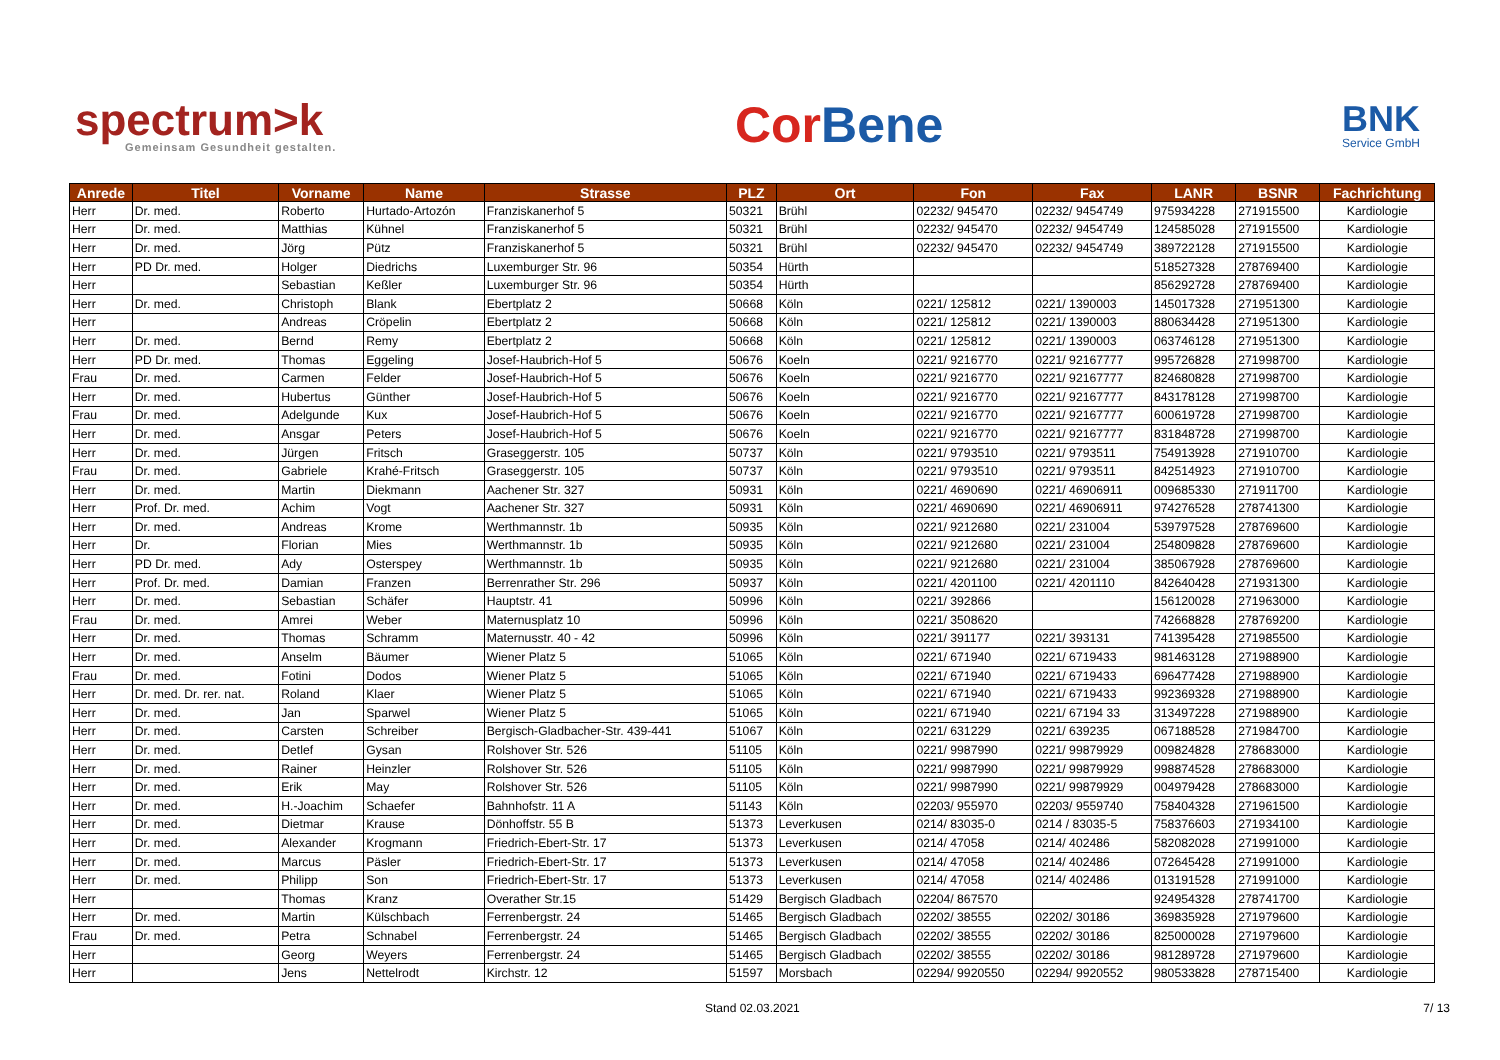spectrum>k
Gemeinsam Gesundheit gestalten.
CorBene
BNK
Service GmbH
| Anrede | Titel | Vorname | Name | Strasse | PLZ | Ort | Fon | Fax | LANR | BSNR | Fachrichtung |
| --- | --- | --- | --- | --- | --- | --- | --- | --- | --- | --- | --- |
| Herr | Dr. med. | Roberto | Hurtado-Artozón | Franziskanerhof 5 | 50321 | Brühl | 02232/ 945470 | 02232/ 9454749 | 975934228 | 271915500 | Kardiologie |
| Herr | Dr. med. | Matthias | Kühnel | Franziskanerhof 5 | 50321 | Brühl | 02232/ 945470 | 02232/ 9454749 | 124585028 | 271915500 | Kardiologie |
| Herr | Dr. med. | Jörg | Pütz | Franziskanerhof 5 | 50321 | Brühl | 02232/ 945470 | 02232/ 9454749 | 389722128 | 271915500 | Kardiologie |
| Herr | PD Dr. med. | Holger | Diedrichs | Luxemburger Str. 96 | 50354 | Hürth | | | 518527328 | 278769400 | Kardiologie |
| Herr | | Sebastian | Keßler | Luxemburger Str. 96 | 50354 | Hürth | | | 856292728 | 278769400 | Kardiologie |
| Herr | Dr. med. | Christoph | Blank | Ebertplatz 2 | 50668 | Köln | 0221/ 125812 | 0221/ 1390003 | 145017328 | 271951300 | Kardiologie |
| Herr | | Andreas | Cröpelin | Ebertplatz 2 | 50668 | Köln | 0221/ 125812 | 0221/ 1390003 | 880634428 | 271951300 | Kardiologie |
| Herr | Dr. med. | Bernd | Remy | Ebertplatz 2 | 50668 | Köln | 0221/ 125812 | 0221/ 1390003 | 063746128 | 271951300 | Kardiologie |
| Herr | PD Dr. med. | Thomas | Eggeling | Josef-Haubrich-Hof 5 | 50676 | Koeln | 0221/ 9216770 | 0221/ 92167777 | 995726828 | 271998700 | Kardiologie |
| Frau | Dr. med. | Carmen | Felder | Josef-Haubrich-Hof 5 | 50676 | Koeln | 0221/ 9216770 | 0221/ 92167777 | 824680828 | 271998700 | Kardiologie |
| Herr | Dr. med. | Hubertus | Günther | Josef-Haubrich-Hof 5 | 50676 | Koeln | 0221/ 9216770 | 0221/ 92167777 | 843178128 | 271998700 | Kardiologie |
| Frau | Dr. med. | Adelgunde | Kux | Josef-Haubrich-Hof 5 | 50676 | Koeln | 0221/ 9216770 | 0221/ 92167777 | 600619728 | 271998700 | Kardiologie |
| Herr | Dr. med. | Ansgar | Peters | Josef-Haubrich-Hof 5 | 50676 | Koeln | 0221/ 9216770 | 0221/ 92167777 | 831848728 | 271998700 | Kardiologie |
| Herr | Dr. med. | Jürgen | Fritsch | Graseggerstr. 105 | 50737 | Köln | 0221/ 9793510 | 0221/ 9793511 | 754913928 | 271910700 | Kardiologie |
| Frau | Dr. med. | Gabriele | Krahé-Fritsch | Graseggerstr. 105 | 50737 | Köln | 0221/ 9793510 | 0221/ 9793511 | 842514923 | 271910700 | Kardiologie |
| Herr | Dr. med. | Martin | Diekmann | Aachener Str. 327 | 50931 | Köln | 0221/ 4690690 | 0221/ 46906911 | 009685330 | 271911700 | Kardiologie |
| Herr | Prof. Dr. med. | Achim | Vogt | Aachener Str. 327 | 50931 | Köln | 0221/ 4690690 | 0221/ 46906911 | 974276528 | 278741300 | Kardiologie |
| Herr | Dr. med. | Andreas | Krome | Werthmannstr. 1b | 50935 | Köln | 0221/ 9212680 | 0221/ 231004 | 539797528 | 278769600 | Kardiologie |
| Herr | Dr. | Florian | Mies | Werthmannstr. 1b | 50935 | Köln | 0221/ 9212680 | 0221/ 231004 | 254809828 | 278769600 | Kardiologie |
| Herr | PD Dr. med. | Ady | Osterspey | Werthmannstr. 1b | 50935 | Köln | 0221/ 9212680 | 0221/ 231004 | 385067928 | 278769600 | Kardiologie |
| Herr | Prof. Dr. med. | Damian | Franzen | Berrenrather Str. 296 | 50937 | Köln | 0221/ 4201100 | 0221/ 4201110 | 842640428 | 271931300 | Kardiologie |
| Herr | Dr. med. | Sebastian | Schäfer | Hauptstr. 41 | 50996 | Köln | 0221/ 392866 | | 156120028 | 271963000 | Kardiologie |
| Frau | Dr. med. | Amrei | Weber | Maternusplatz 10 | 50996 | Köln | 0221/ 3508620 | | 742668828 | 278769200 | Kardiologie |
| Herr | Dr. med. | Thomas | Schramm | Maternusstr. 40 - 42 | 50996 | Köln | 0221/ 391177 | 0221/ 393131 | 741395428 | 271985500 | Kardiologie |
| Herr | Dr. med. | Anselm | Bäumer | Wiener Platz 5 | 51065 | Köln | 0221/ 671940 | 0221/ 6719433 | 981463128 | 271988900 | Kardiologie |
| Frau | Dr. med. | Fotini | Dodos | Wiener Platz 5 | 51065 | Köln | 0221/ 671940 | 0221/ 6719433 | 696477428 | 271988900 | Kardiologie |
| Herr | Dr. med. Dr. rer. nat. | Roland | Klaer | Wiener Platz 5 | 51065 | Köln | 0221/ 671940 | 0221/ 6719433 | 992369328 | 271988900 | Kardiologie |
| Herr | Dr. med. | Jan | Sparwel | Wiener Platz 5 | 51065 | Köln | 0221/ 671940 | 0221/ 67194 33 | 313497228 | 271988900 | Kardiologie |
| Herr | Dr. med. | Carsten | Schreiber | Bergisch-Gladbacher-Str. 439-441 | 51067 | Köln | 0221/ 631229 | 0221/ 639235 | 067188528 | 271984700 | Kardiologie |
| Herr | Dr. med. | Detlef | Gysan | Rolshover Str. 526 | 51105 | Köln | 0221/ 9987990 | 0221/ 99879929 | 009824828 | 278683000 | Kardiologie |
| Herr | Dr. med. | Rainer | Heinzler | Rolshover Str. 526 | 51105 | Köln | 0221/ 9987990 | 0221/ 99879929 | 998874528 | 278683000 | Kardiologie |
| Herr | Dr. med. | Erik | May | Rolshover Str. 526 | 51105 | Köln | 0221/ 9987990 | 0221/ 99879929 | 004979428 | 278683000 | Kardiologie |
| Herr | Dr. med. | H.-Joachim | Schaefer | Bahnhofstr. 11 A | 51143 | Köln | 02203/ 955970 | 02203/ 9559740 | 758404328 | 271961500 | Kardiologie |
| Herr | Dr. med. | Dietmar | Krause | Dönhoffstr. 55 B | 51373 | Leverkusen | 0214/ 83035-0 | 0214 / 83035-5 | 758376603 | 271934100 | Kardiologie |
| Herr | Dr. med. | Alexander | Krogmann | Friedrich-Ebert-Str. 17 | 51373 | Leverkusen | 0214/ 47058 | 0214/ 402486 | 582082028 | 271991000 | Kardiologie |
| Herr | Dr. med. | Marcus | Päsler | Friedrich-Ebert-Str. 17 | 51373 | Leverkusen | 0214/ 47058 | 0214/ 402486 | 072645428 | 271991000 | Kardiologie |
| Herr | Dr. med. | Philipp | Son | Friedrich-Ebert-Str. 17 | 51373 | Leverkusen | 0214/ 47058 | 0214/ 402486 | 013191528 | 271991000 | Kardiologie |
| Herr | | Thomas | Kranz | Overather Str.15 | 51429 | Bergisch Gladbach | 02204/ 867570 | | 924954328 | 278741700 | Kardiologie |
| Herr | Dr. med. | Martin | Külschbach | Ferrenbergstr. 24 | 51465 | Bergisch Gladbach | 02202/ 38555 | 02202/ 30186 | 369835928 | 271979600 | Kardiologie |
| Frau | Dr. med. | Petra | Schnabel | Ferrenbergstr. 24 | 51465 | Bergisch Gladbach | 02202/ 38555 | 02202/ 30186 | 825000028 | 271979600 | Kardiologie |
| Herr | | Georg | Weyers | Ferrenbergstr. 24 | 51465 | Bergisch Gladbach | 02202/ 38555 | 02202/ 30186 | 981289728 | 271979600 | Kardiologie |
| Herr | | Jens | Nettelrodt | Kirchstr. 12 | 51597 | Morsbach | 02294/ 9920550 | 02294/ 9920552 | 980533828 | 278715400 | Kardiologie |
Stand 02.03.2021 7/ 13